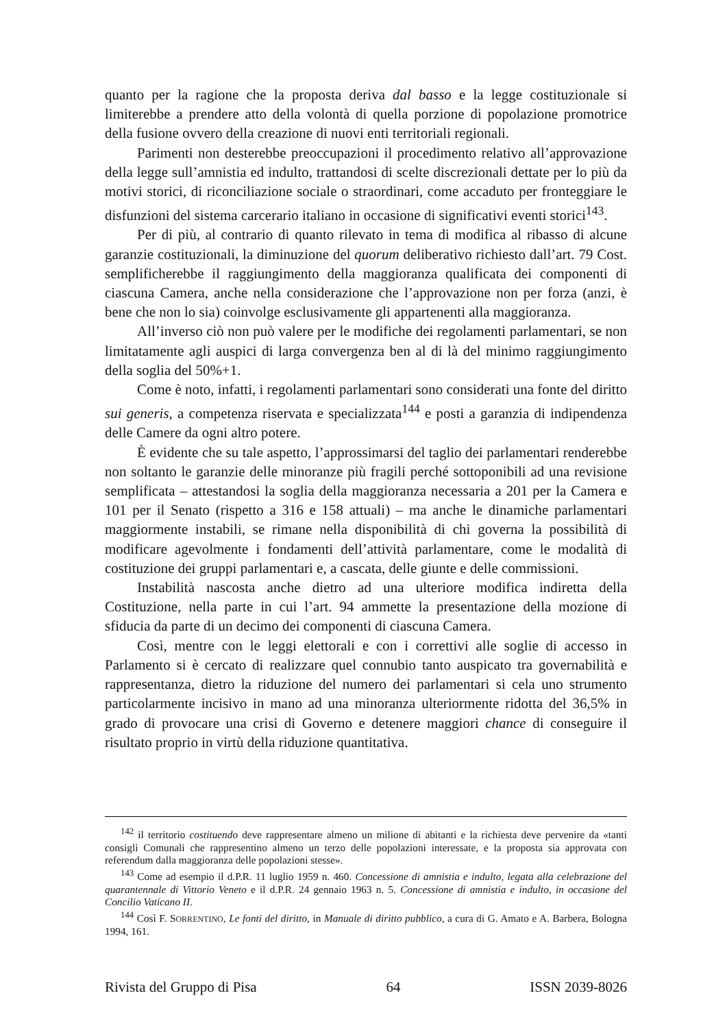quanto per la ragione che la proposta deriva dal basso e la legge costituzionale si limiterebbe a prendere atto della volontà di quella porzione di popolazione promotrice della fusione ovvero della creazione di nuovi enti territoriali regionali.
Parimenti non desterebbe preoccupazioni il procedimento relativo all’approvazione della legge sull’amnistia ed indulto, trattandosi di scelte discrezionali dettate per lo più da motivi storici, di riconciliazione sociale o straordinari, come accaduto per fronteggiare le disfunzioni del sistema carcerario italiano in occasione di significativi eventi storici<sup>143</sup>.
Per di più, al contrario di quanto rilevato in tema di modifica al ribasso di alcune garanzie costituzionali, la diminuzione del quorum deliberativo richiesto dall’art. 79 Cost. semplificherebbe il raggiungimento della maggioranza qualificata dei componenti di ciascuna Camera, anche nella considerazione che l’approvazione non per forza (anzi, è bene che non lo sia) coinvolge esclusivamente gli appartenenti alla maggioranza.
All’inverso ciò non può valere per le modifiche dei regolamenti parlamentari, se non limitatamente agli auspici di larga convergenza ben al di là del minimo raggiungimento della soglia del 50%+1.
Come è noto, infatti, i regolamenti parlamentari sono considerati una fonte del diritto sui generis, a competenza riservata e specializzata<sup>144</sup> e posti a garanzia di indipendenza delle Camere da ogni altro potere.
È evidente che su tale aspetto, l’approssimarsi del taglio dei parlamentari renderebbe non soltanto le garanzie delle minoranze più fragili perché sottoponibili ad una revisione semplificata – attestandosi la soglia della maggioranza necessaria a 201 per la Camera e 101 per il Senato (rispetto a 316 e 158 attuali) – ma anche le dinamiche parlamentari maggiormente instabili, se rimane nella disponibilità di chi governa la possibilità di modificare agevolmente i fondamenti dell’attività parlamentare, come le modalità di costituzione dei gruppi parlamentari e, a cascata, delle giunte e delle commissioni.
Instabilità nascosta anche dietro ad una ulteriore modifica indiretta della Costituzione, nella parte in cui l’art. 94 ammette la presentazione della mozione di sfiducia da parte di un decimo dei componenti di ciascuna Camera.
Così, mentre con le leggi elettorali e con i correttivi alle soglie di accesso in Parlamento si è cercato di realizzare quel connubio tanto auspicato tra governabilità e rappresentanza, dietro la riduzione del numero dei parlamentari si cela uno strumento particolarmente incisivo in mano ad una minoranza ulteriormente ridotta del 36,5% in grado di provocare una crisi di Governo e detenere maggiori chance di conseguire il risultato proprio in virtù della riduzione quantitativa.
<sup>142</sup> il territorio costituendo deve rappresentare almeno un milione di abitanti e la richiesta deve pervenire da «tanti consigli Comunali che rappresentino almeno un terzo delle popolazioni interessate, e la proposta sia approvata con referendum dalla maggioranza delle popolazioni stesse».
<sup>143</sup> Come ad esempio il d.P.R. 11 luglio 1959 n. 460. Concessione di amnistia e indulto, legata alla celebrazione del quarantennale di Vittorio Veneto e il d.P.R. 24 gennaio 1963 n. 5. Concessione di amnistia e indulto, in occasione del Concilio Vaticano II.
<sup>144</sup> Così F. SORRENTINO, Le fonti del diritto, in Manuale di diritto pubblico, a cura di G. Amato e A. Barbera, Bologna 1994, 161.
Rivista del Gruppo di Pisa 64 ISSN 2039-8026